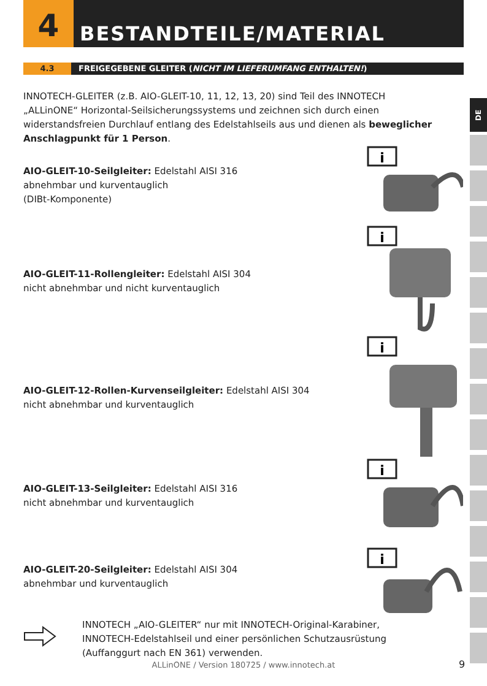4 BESTANDTEILE/MATERIAL
4.3 FREIGEGEBENE GLEITER (NICHT IM LIEFERUMFANG ENTHALTEN!)
INNOTECH-GLEITER (z.B. AIO-GLEIT-10, 11, 12, 13, 20) sind Teil des INNOTECH „ALLinONE“ Horizontal-Seilsicherungssystems und zeichnen sich durch einen widerstandsfreien Durchlauf entlang des Edelstahlseils aus und dienen als beweglicher Anschlagpunkt für 1 Person.
AIO-GLEIT-10-Seilgleiter: Edelstahl AISI 316
abnehmbar und kurventauglich
(DIBt-Komponente)
AIO-GLEIT-11-Rollengleiter: Edelstahl AISI 304
nicht abnehmbar und nicht kurventauglich
AIO-GLEIT-12-Rollen-Kurvenseilgleiter: Edelstahl AISI 304
nicht abnehmbar und kurventauglich
AIO-GLEIT-13-Seilgleiter: Edelstahl AISI 316
nicht abnehmbar und kurventauglich
AIO-GLEIT-20-Seilgleiter: Edelstahl AISI 304
abnehmbar und kurventauglich
INNOTECH „AIO-GLEITER“ nur mit INNOTECH-Original-Karabiner, INNOTECH-Edelstahlseil und einer persönlichen Schutzausrüstung (Auffanggurt nach EN 361) verwenden.
i
i
i
i
i
DE
ALLinONE / Version 180725 / www.innotech.at 9